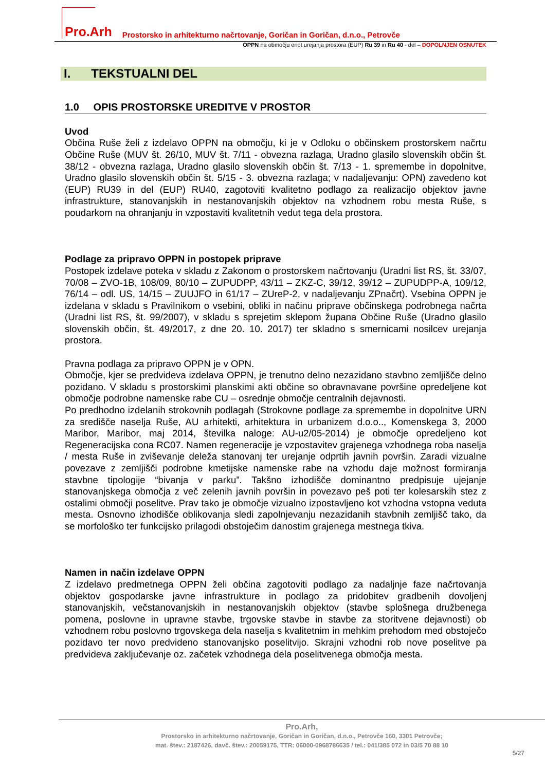Pro.Arh Prostorsko in arhitekturno načrtovanje, Goričan in Goričan, d.n.o., Petrovče
OPPN na območju enot urejanja prostora (EUP) Ru 39 in Ru 40 - del – DOPOLNJEN OSNUTEK
I. TEKSTUALNI DEL
1.0 OPIS PROSTORSKE UREDITVE V PROSTOR
Uvod
Občina Ruše želi z izdelavo OPPN na območju, ki je v Odloku o občinskem prostorskem načrtu Občine Ruše (MUV št. 26/10, MUV št. 7/11 - obvezna razlaga, Uradno glasilo slovenskih občin št. 38/12 - obvezna razlaga, Uradno glasilo slovenskih občin št. 7/13 - 1. spremembe in dopolnitve, Uradno glasilo slovenskih občin št. 5/15 - 3. obvezna razlaga; v nadaljevanju: OPN) zavedeno kot (EUP) RU39 in del (EUP) RU40, zagotoviti kvalitetno podlago za realizacijo objektov javne infrastrukture, stanovanjskih in nestanovanjskih objektov na vzhodnem robu mesta Ruše, s poudarkom na ohranjanju in vzpostaviti kvalitetnih vedut tega dela prostora.
Podlage za pripravo OPPN in postopek priprave
Postopek izdelave poteka v skladu z Zakonom o prostorskem načrtovanju (Uradni list RS, št. 33/07, 70/08 – ZVO-1B, 108/09, 80/10 – ZUPUDPP, 43/11 – ZKZ-C, 39/12, 39/12 – ZUPUDPP-A, 109/12, 76/14 – odl. US, 14/15 – ZUUJFO in 61/17 – ZUreP-2, v nadaljevanju ZPnačrt). Vsebina OPPN je izdelana v skladu s Pravilnikom o vsebini, obliki in načinu priprave občinskega podrobnega načrta (Uradni list RS, št. 99/2007), v skladu s sprejetim sklepom župana Občine Ruše (Uradno glasilo slovenskih občin, št. 49/2017, z dne 20. 10. 2017) ter skladno s smernicami nosilcev urejanja prostora.
Pravna podlaga za pripravo OPPN je v OPN.
Območje, kjer se predvideva izdelava OPPN, je trenutno delno nezazidano stavbno zemljišče delno pozidano. V skladu s prostorskimi planskimi akti občine so obravnavane površine opredeljene kot območje podrobne namenske rabe CU – osrednje območje centralnih dejavnosti.
Po predhodno izdelanih strokovnih podlagah (Strokovne podlage za spremembe in dopolnitve URN za središče naselja Ruše, AU arhitekti, arhitektura in urbanizem d.o.o.., Komenskega 3, 2000 Maribor, Maribor, maj 2014, številka naloge: AU-u2/05-2014) je območje opredeljeno kot Regeneracijska cona RC07. Namen regeneracije je vzpostavitev grajenega vzhodnega roba naselja / mesta Ruše in zviševanje deleža stanovanj ter urejanje odprtih javnih površin. Zaradi vizualne povezave z zemljišči podrobne kmetijske namenske rabe na vzhodu daje možnost formiranja stavbne tipologije “bivanja v parku”. Takšno izhodišče dominantno predpisuje ujejanje stanovanjskega območja z več zelenih javnih površin in povezavo peš poti ter kolesarskih stez z ostalimi območji poselitve. Prav tako je območje vizualno izpostavljeno kot vzhodna vstopna veduta mesta. Osnovno izhodišče oblikovanja sledi zapolnjevanju nezazidanih stavbnih zemljišč tako, da se morfološko ter funkcijsko prilagodi obstoječim danostim grajenega mestnega tkiva.
Namen in način izdelave OPPN
Z izdelavo predmetnega OPPN želi občina zagotoviti podlago za nadaljnje faze načrtovanja objektov gospodarske javne infrastrukture in podlago za pridobitev gradbenih dovoljenj stanovanjskih, večstanovanjskih in nestanovanjskih objektov (stavbe splošnega družbenega pomena, poslovne in upravne stavbe, trgovske stavbe in stavbe za storitvene dejavnosti) ob vzhodnem robu poslovno trgovskega dela naselja s kvalitetnim in mehkim prehodom med obstoječo pozidavo ter novo predvideno stanovanjsko poselitvijo. Skrajni vzhodni rob nove poselitve pa predvideva zaključevanje oz. začetek vzhodnega dela poselitvenega območja mesta.
Pro.Arh,
Prostorsko in arhitekturno načrtovanje, Goričan in Goričan, d.n.o., Petrovče 160, 3301 Petrovče;
mat. štev.: 2187426, davč. štev.: 20059175, TTR: 06000-0968786635 / tel.: 041/385 072 in 03/5 70 88 10
5/27